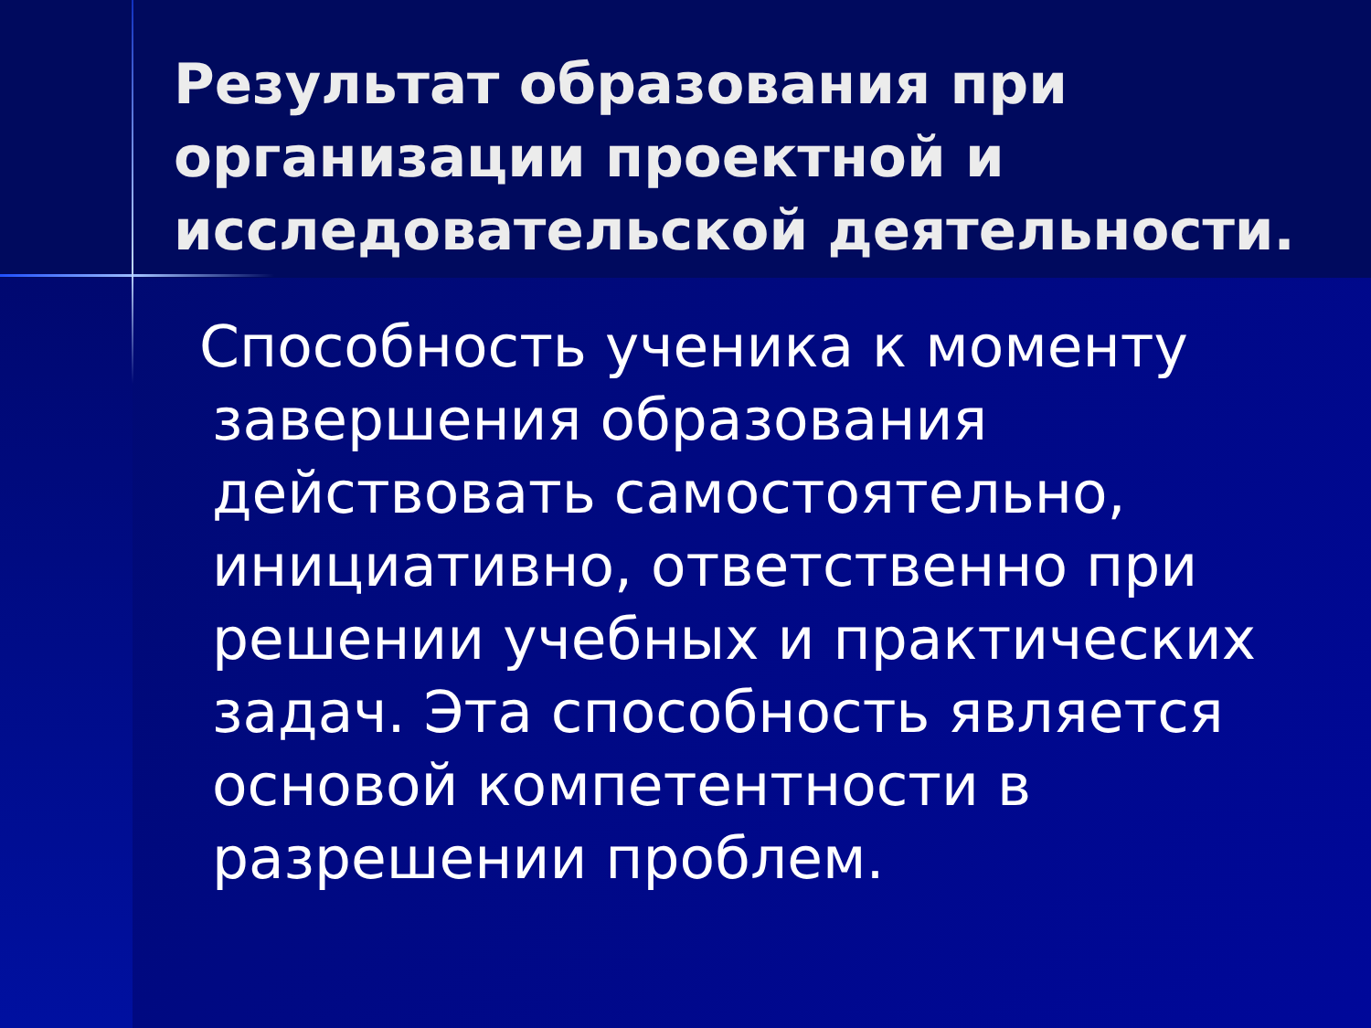Результат образования при организации проектной и исследовательской деятельности.
Способность ученика к моменту завершения образования действовать самостоятельно, инициативно, ответственно при решении учебных и практических задач. Эта способность является основой компетентности в разрешении проблем.